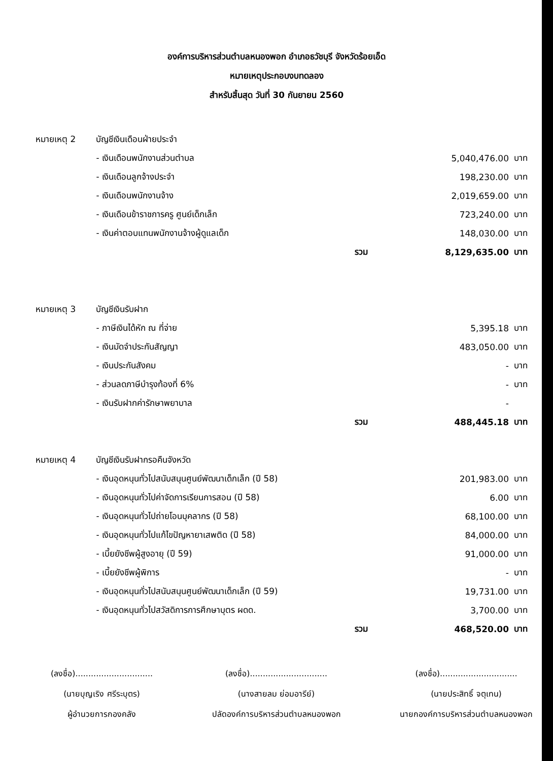องค์การบริหารส่วนตำบลหนองพอก อำเภอธวัชบุรี จังหวัดร้อยเอ็ด
หมายเหตุประกอบงบทดลอง
สำหรับสิ้นสุด วันที่ 30 กันยายน 2560
| หมายเหตุ 2 | บัญชีเงินเดือนฝ่ายประจำ | | |
| | - เงินเดือนพนักงานส่วนตำบล | 5,040,476.00 | บาท |
| | - เงินเดือนลูกจ้างประจำ | 198,230.00 | บาท |
| | - เงินเดือนพนักงานจ้าง | 2,019,659.00 | บาท |
| | - เงินเดือนข้าราชการครู ศูนย์เด็กเล็ก | 723,240.00 | บาท |
| | - เงินค่าตอบแทนพนักงานจ้างผู้ดูแลเด็ก | 148,030.00 | บาท |
| | รวม | 8,129,635.00 | บาท |
| หมายเหตุ 3 | บัญชีเงินรับฝาก | | |
| | - ภาษีเงินได้หัก ณ ที่จ่าย | 5,395.18 | บาท |
| | - เงินมัดจำประกันสัญญา | 483,050.00 | บาท |
| | - เงินประกันสังคม | - | บาท |
| | - ส่วนลดภาษีบำรุงท้องที่ 6% | - | บาท |
| | - เงินรับฝากค่ารักษาพยาบาล | - | |
| | รวม | 488,445.18 | บาท |
| หมายเหตุ 4 | บัญชีเงินรับฝากรอคืนจังหวัด | | |
| | - เงินอุดหนุนทั่วไปสนับสนุนศูนย์พัฒนาเด็กเล็ก (ปี 58) | 201,983.00 | บาท |
| | - เงินอุดหนุนทั่วไปค่าจัดการเรียนการสอน (ปี 58) | 6.00 | บาท |
| | - เงินอุดหนุนทั่วไปถ่ายโอนบุคลากร (ปี 58) | 68,100.00 | บาท |
| | - เงินอุดหนุนทั่วไปแก้ไขปัญหายาเสพติด (ปี 58) | 84,000.00 | บาท |
| | - เบี้ยยังชีพผู้สูงอายุ (ปี 59) | 91,000.00 | บาท |
| | - เบี้ยยังชีพผู้พิการ | - | บาท |
| | - เงินอุดหนุนทั่วไปสนับสนุนศูนย์พัฒนาเด็กเล็ก (ปี 59) | 19,731.00 | บาท |
| | - เงินอุดหนุนทั่วไปสวัสดิการการศึกษาบุตร ผดด. | 3,700.00 | บาท |
| | รวม | 468,520.00 | บาท |
(ลงชื่อ)..............................
(นายบุญเริง ศรีระบุตร)
ผู้อำนวยการกองคลัง
(ลงชื่อ)..............................
(นางสายลม ย่อมอารีย์)
ปลัดองค์การบริหารส่วนตำบลหนองพอก
(ลงชื่อ)..............................
(นายประสิทธิ์ จตุเทน)
นายกองค์การบริหารส่วนตำบลหนองพอก